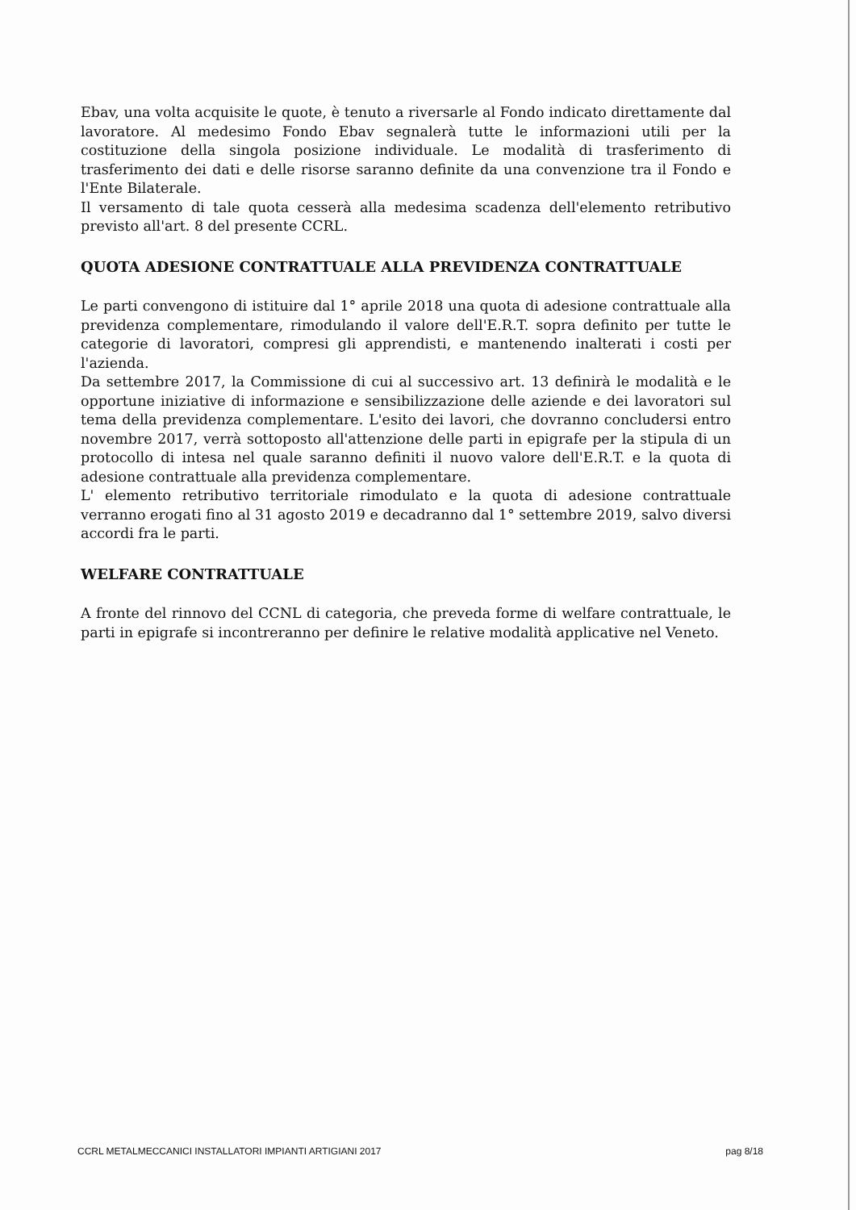Ebav, una volta acquisite le quote, è tenuto a riversarle al Fondo indicato direttamente dal lavoratore. Al medesimo Fondo Ebav segnalerà tutte le informazioni utili per la costituzione della singola posizione individuale. Le modalità di trasferimento di trasferimento dei dati e delle risorse saranno definite da una convenzione tra il Fondo e l'Ente Bilaterale.
Il versamento di tale quota cesserà alla medesima scadenza dell'elemento retributivo previsto all'art. 8 del presente CCRL.
QUOTA ADESIONE CONTRATTUALE ALLA PREVIDENZA CONTRATTUALE
Le parti convengono di istituire dal 1° aprile 2018 una quota di adesione contrattuale alla previdenza complementare, rimodulando il valore dell'E.R.T. sopra definito per tutte le categorie di lavoratori, compresi gli apprendisti, e mantenendo inalterati i costi per l'azienda.
Da settembre 2017, la Commissione di cui al successivo art. 13 definirà le modalità e le opportune iniziative di informazione e sensibilizzazione delle aziende e dei lavoratori sul tema della previdenza complementare. L'esito dei lavori, che dovranno concludersi entro novembre 2017, verrà sottoposto all'attenzione delle parti in epigrafe per la stipula di un protocollo di intesa nel quale saranno definiti il nuovo valore dell'E.R.T. e la quota di adesione contrattuale alla previdenza complementare.
L' elemento retributivo territoriale rimodulato e la quota di adesione contrattuale verranno erogati fino al 31 agosto 2019 e decadranno dal 1° settembre 2019, salvo diversi accordi fra le parti.
WELFARE CONTRATTUALE
A fronte del rinnovo del CCNL di categoria, che preveda forme di welfare contrattuale, le parti in epigrafe si incontreranno per definire le relative modalità applicative nel Veneto.
CCRL METALMECCANICI INSTALLATORI IMPIANTI ARTIGIANI 2017 pag 8/18